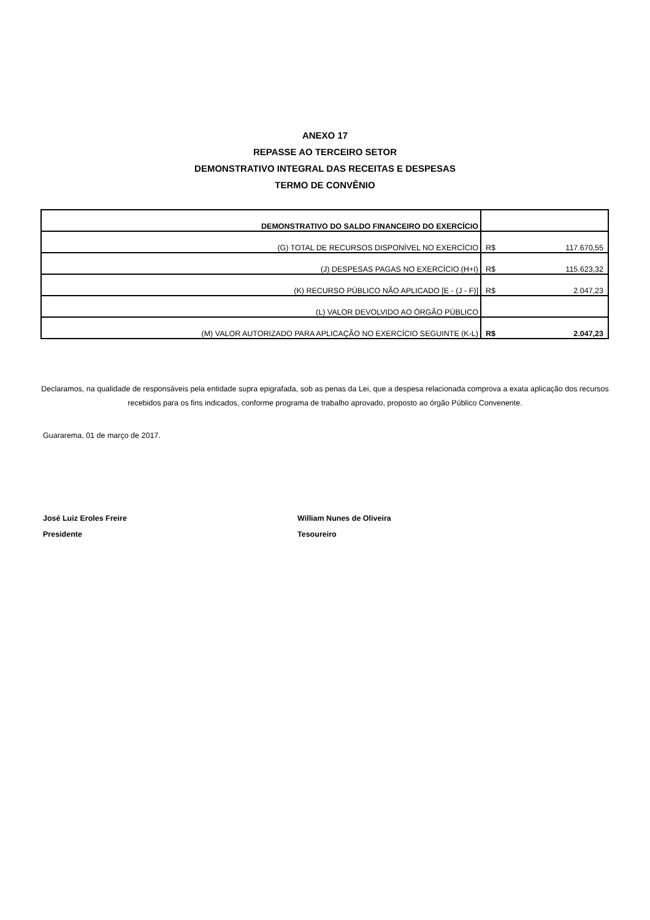ANEXO 17
REPASSE AO TERCEIRO SETOR
DEMONSTRATIVO INTEGRAL DAS RECEITAS E DESPESAS
TERMO DE CONVÊNIO
| DEMONSTRATIVO DO SALDO FINANCEIRO DO EXERCÍCIO | |
| (G) TOTAL DE RECURSOS DISPONÍVEL NO EXERCÍCIO | R$ 117.670,55 |
| (J) DESPESAS PAGAS NO EXERCÍCIO (H+I) | R$ 115.623,32 |
| (K) RECURSO PÚBLICO NÃO APLICADO [E - (J - F)] | R$ 2.047,23 |
| (L) VALOR DEVOLVIDO AO ÓRGÃO PÚBLICO | |
| (M) VALOR AUTORIZADO PARA APLICAÇÃO NO EXERCÍCIO SEGUINTE (K-L) | R$ 2.047,23 |
Declaramos, na qualidade de responsáveis pela entidade supra epigrafada, sob as penas da Lei, que a despesa relacionada comprova a exata aplicação dos recursos recebidos para os fins indicados, conforme programa de trabalho aprovado, proposto ao órgão Público Convenente.
Guararema, 01 de março de 2017.
José Luiz Eroles Freire
Presidente
William Nunes de Oliveira
Tesoureiro